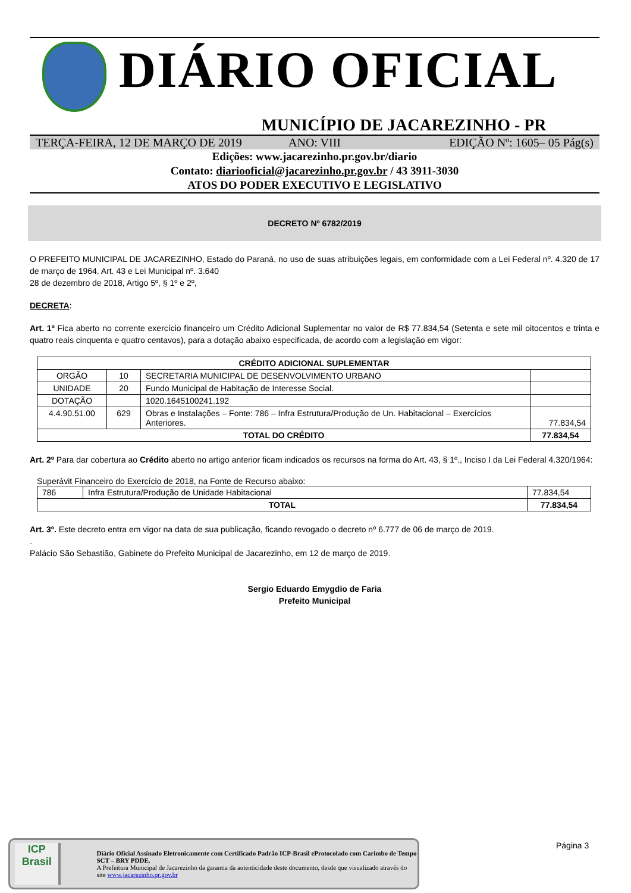DIÁRIO OFICIAL
MUNICÍPIO DE JACAREZINHO - PR
TERÇA-FEIRA, 12 DE MARÇO DE 2019 ANO: VIII EDIÇÃO Nº: 1605– 05 Pág(s)
Edições: www.jacarezinho.pr.gov.br/diario
Contato: diariooficial@jacarezinho.pr.gov.br / 43 3911-3030
ATOS DO PODER EXECUTIVO E LEGISLATIVO
DECRETO Nº 6782/2019
O PREFEITO MUNICIPAL DE JACAREZINHO, Estado do Paraná, no uso de suas atribuições legais, em conformidade com a Lei Federal nº. 4.320 de 17 de março de 1964, Art. 43 e Lei Municipal nº. 3.640
28 de dezembro de 2018, Artigo 5º, § 1º e 2º,
DECRETA:
Art. 1º Fica aberto no corrente exercício financeiro um Crédito Adicional Suplementar no valor de R$ 77.834,54 (Setenta e sete mil oitocentos e trinta e quatro reais cinquenta e quatro centavos), para a dotação abaixo especificada, de acordo com a legislação em vigor:
| CRÉDITO ADICIONAL SUPLEMENTAR | | | |
| --- | --- | --- | --- |
| ORGÃO | 10 | SECRETARIA MUNICIPAL DE DESENVOLVIMENTO URBANO | |
| UNIDADE | 20 | Fundo Municipal de Habitação de Interesse Social. | |
| DOTAÇÃO | | 1020.1645100241.192 | |
| 4.4.90.51.00 | 629 | Obras e Instalações – Fonte: 786 – Infra Estrutura/Produção de Un. Habitacional – Exercícios Anteriores. | 77.834,54 |
| TOTAL DO CRÉDITO | | | 77.834,54 |
Art. 2º Para dar cobertura ao Crédito aberto no artigo anterior ficam indicados os recursos na forma do Art. 43, § 1º., Inciso I da Lei Federal 4.320/1964:
Superávit Financeiro do Exercício de 2018, na Fonte de Recurso abaixo:
| 786 | Infra Estrutura/Produção de Unidade Habitacional | 77.834,54 |
| TOTAL | | 77.834,54 |
Art. 3º. Este decreto entra em vigor na data de sua publicação, ficando revogado o decreto nº 6.777 de 06 de março de 2019.
.
Palácio São Sebastião, Gabinete do Prefeito Municipal de Jacarezinho, em 12 de março de 2019.
Sergio Eduardo Emygdio de Faria
Prefeito Municipal
ICP
Brasil
Diário Oficial Assinado Eletronicamente com Certificado Padrão ICP-Brasil eProtocolado com Carimbo de Tempo SCT – BRY PDDE.
A Prefeitura Municipal de Jacarezinho da garantia da autenticidade deste documento, desde que visualizado através do site www.jacarezinho.pr.gov.br
Página 3